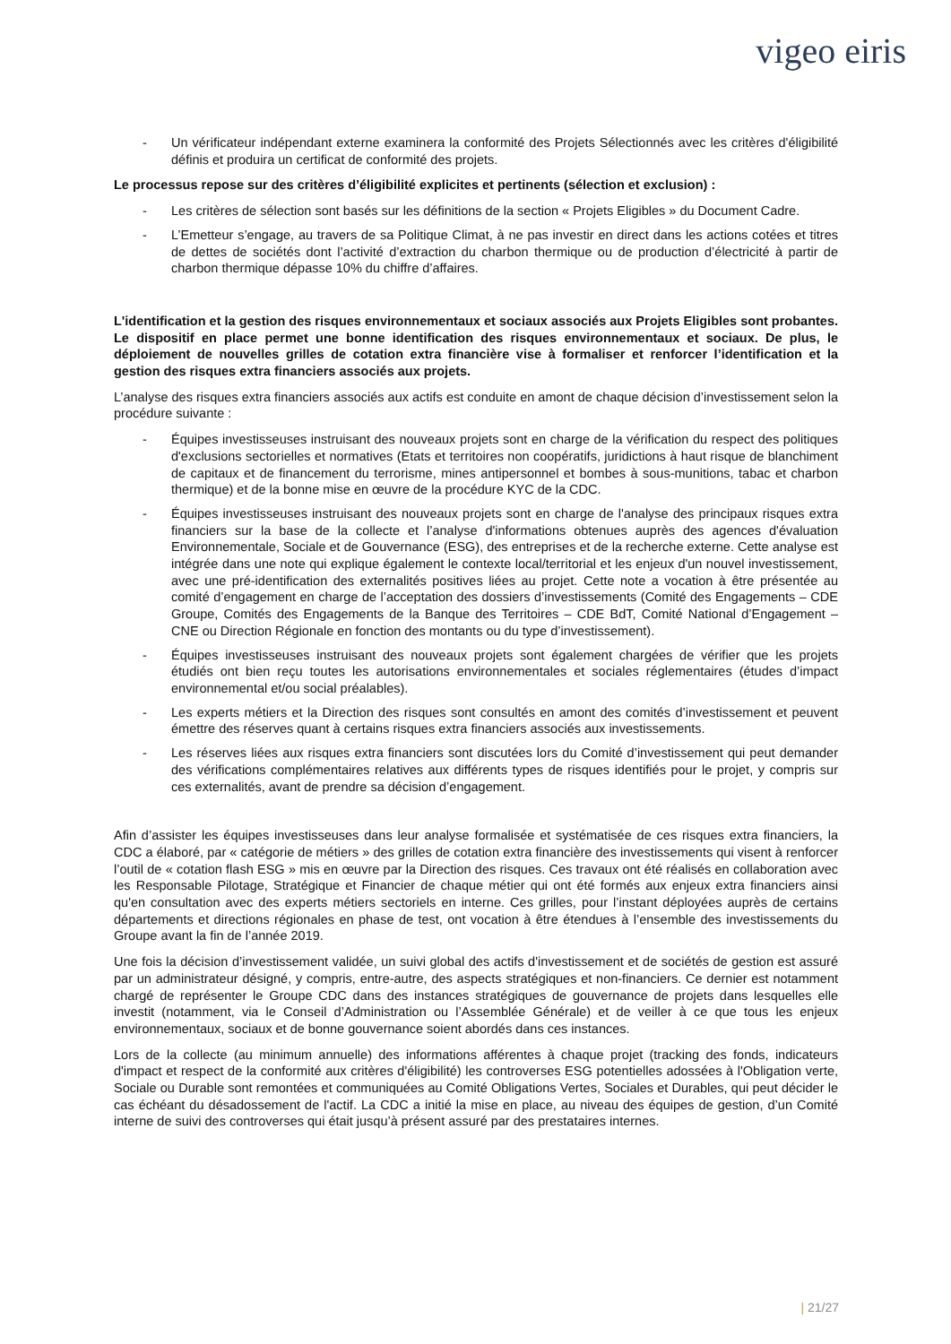vigeo eiris
- Un vérificateur indépendant externe examinera la conformité des Projets Sélectionnés avec les critères d'éligibilité définis et produira un certificat de conformité des projets.
Le processus repose sur des critères d’éligibilité explicites et pertinents (sélection et exclusion) :
- Les critères de sélection sont basés sur les définitions de la section « Projets Eligibles » du Document Cadre.
- L’Emetteur s’engage, au travers de sa Politique Climat, à ne pas investir en direct dans les actions cotées et titres de dettes de sociétés dont l’activité d’extraction du charbon thermique ou de production d’électricité à partir de charbon thermique dépasse 10% du chiffre d’affaires.
L'identification et la gestion des risques environnementaux et sociaux associés aux Projets Eligibles sont probantes. Le dispositif en place permet une bonne identification des risques environnementaux et sociaux. De plus, le déploiement de nouvelles grilles de cotation extra financière vise à formaliser et renforcer l’identification et la gestion des risques extra financiers associés aux projets.
L’analyse des risques extra financiers associés aux actifs est conduite en amont de chaque décision d’investissement selon la procédure suivante :
- Équipes investisseuses instruisant des nouveaux projets sont en charge de la vérification du respect des politiques d'exclusions sectorielles et normatives (Etats et territoires non coopératifs, juridictions à haut risque de blanchiment de capitaux et de financement du terrorisme, mines antipersonnel et bombes à sous-munitions, tabac et charbon thermique) et de la bonne mise en œuvre de la procédure KYC de la CDC.
- Équipes investisseuses instruisant des nouveaux projets sont en charge de l'analyse des principaux risques extra financiers sur la base de la collecte et l’analyse d'informations obtenues auprès des agences d'évaluation Environnementale, Sociale et de Gouvernance (ESG), des entreprises et de la recherche externe. Cette analyse est intégrée dans une note qui explique également le contexte local/territorial et les enjeux d'un nouvel investissement, avec une pré-identification des externalités positives liées au projet. Cette note a vocation à être présentée au comité d’engagement en charge de l’acceptation des dossiers d’investissements (Comité des Engagements – CDE Groupe, Comités des Engagements de la Banque des Territoires – CDE BdT, Comité National d’Engagement – CNE ou Direction Régionale en fonction des montants ou du type d’investissement).
- Équipes investisseuses instruisant des nouveaux projets sont également chargées de vérifier que les projets étudiés ont bien reçu toutes les autorisations environnementales et sociales réglementaires (études d’impact environnemental et/ou social préalables).
- Les experts métiers et la Direction des risques sont consultés en amont des comités d’investissement et peuvent émettre des réserves quant à certains risques extra financiers associés aux investissements.
- Les réserves liées aux risques extra financiers sont discutées lors du Comité d’investissement qui peut demander des vérifications complémentaires relatives aux différents types de risques identifiés pour le projet, y compris sur ces externalités, avant de prendre sa décision d’engagement.
Afin d’assister les équipes investisseuses dans leur analyse formalisée et systématisée de ces risques extra financiers, la CDC a élaboré, par « catégorie de métiers » des grilles de cotation extra financière des investissements qui visent à renforcer l’outil de « cotation flash ESG » mis en œuvre par la Direction des risques. Ces travaux ont été réalisés en collaboration avec les Responsable Pilotage, Stratégique et Financier de chaque métier qui ont été formés aux enjeux extra financiers ainsi qu'en consultation avec des experts métiers sectoriels en interne. Ces grilles, pour l’instant déployées auprès de certains départements et directions régionales en phase de test, ont vocation à être étendues à l’ensemble des investissements du Groupe avant la fin de l’année 2019.
Une fois la décision d’investissement validée, un suivi global des actifs d'investissement et de sociétés de gestion est assuré par un administrateur désigné, y compris, entre-autre, des aspects stratégiques et non-financiers. Ce dernier est notamment chargé de représenter le Groupe CDC dans des instances stratégiques de gouvernance de projets dans lesquelles elle investit (notamment, via le Conseil d’Administration ou l’Assemblée Générale) et de veiller à ce que tous les enjeux environnementaux, sociaux et de bonne gouvernance soient abordés dans ces instances.
Lors de la collecte (au minimum annuelle) des informations afférentes à chaque projet (tracking des fonds, indicateurs d'impact et respect de la conformité aux critères d'éligibilité) les controverses ESG potentielles adossées à l'Obligation verte, Sociale ou Durable sont remontées et communiquées au Comité Obligations Vertes, Sociales et Durables, qui peut décider le cas échéant du désadossement de l'actif. La CDC a initié la mise en place, au niveau des équipes de gestion, d’un Comité interne de suivi des controverses qui était jusqu’à présent assuré par des prestataires internes.
| 21/27